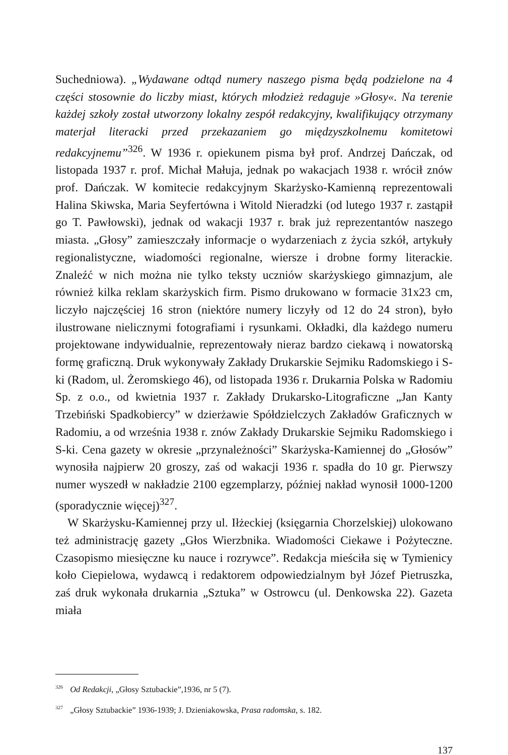Suchedniowa). „Wydawane odtąd numery naszego pisma będą podzielone na 4 części stosownie do liczby miast, których młodzież redaguje »Głosy«. Na terenie każdej szkoły został utworzony lokalny zespół redakcyjny, kwalifikujący otrzymany materjał literacki przed przekazaniem go międzyszkolnemu komitetowi redakcyjnemu”<sup>326</sup>. W 1936 r. opiekunem pisma był prof. Andrzej Dańczak, od listopada 1937 r. prof. Michał Małuja, jednak po wakacjach 1938 r. wrócił znów prof. Dańczak. W komitecie redakcyjnym Skarżysko-Kamienną reprezentowali Halina Skiwska, Maria Seyfertówna i Witold Nieradzki (od lutego 1937 r. zastąpił go T. Pawłowski), jednak od wakacji 1937 r. brak już reprezentantów naszego miasta. „Głosy” zamieszczały informacje o wydarzeniach z życia szkół, artykuły regionalistyczne, wiadomości regionalne, wiersze i drobne formy literackie. Znaleźć w nich można nie tylko teksty uczniów skarżyskiego gimnazjum, ale również kilka reklam skarżyskich firm. Pismo drukowano w formacie 31x23 cm, liczyło najczęściej 16 stron (niektóre numery liczyły od 12 do 24 stron), było ilustrowane nielicznymi fotografiami i rysunkami. Okładki, dla każdego numeru projektowane indywidualnie, reprezentowały nieraz bardzo ciekawą i nowatorską formę graficzną. Druk wykonywały Zakłady Drukarskie Sejmiku Radomskiego i S-ki (Radom, ul. Żeromskiego 46), od listopada 1936 r. Drukarnia Polska w Radomiu Sp. z o.o., od kwietnia 1937 r. Zakłady Drukarsko-Litograficzne „Jan Kanty Trzebiński Spadkobiercy” w dzierżawie Spółdzielczych Zakładów Graficznych w Radomiu, a od września 1938 r. znów Zakłady Drukarskie Sejmiku Radomskiego i S-ki. Cena gazety w okresie „przynależności” Skarżyska-Kamiennej do „Głosów” wynosiła najpierw 20 groszy, zaś od wakacji 1936 r. spadła do 10 gr. Pierwszy numer wyszedł w nakładzie 2100 egzemplarzy, później nakład wynosił 1000-1200 (sporadycznie więcej)<sup>327</sup>.
W Skarżysku-Kamiennej przy ul. Iłżeckiej (księgarnia Chorzelskiej) ulokowano też administrację gazety „Głos Wierzbnika. Wiadomości Ciekawe i Pożyteczne. Czasopismo miesięczne ku nauce i rozrywce”. Redakcja mieściła się w Tymienicy koło Ciepielowa, wydawcą i redaktorem odpowiedzialnym był Józef Pietruszka, zaś druk wykonała drukarnia „Sztuka” w Ostrowcu (ul. Denkowska 22). Gazeta miała
<sup>326</sup> Od Redakcji, „Głosy Sztubackie”,1936, nr 5 (7).
<sup>327</sup> „Głosy Sztubackie” 1936-1939; J. Dzieniakowska, Prasa radomska, s. 182.
137